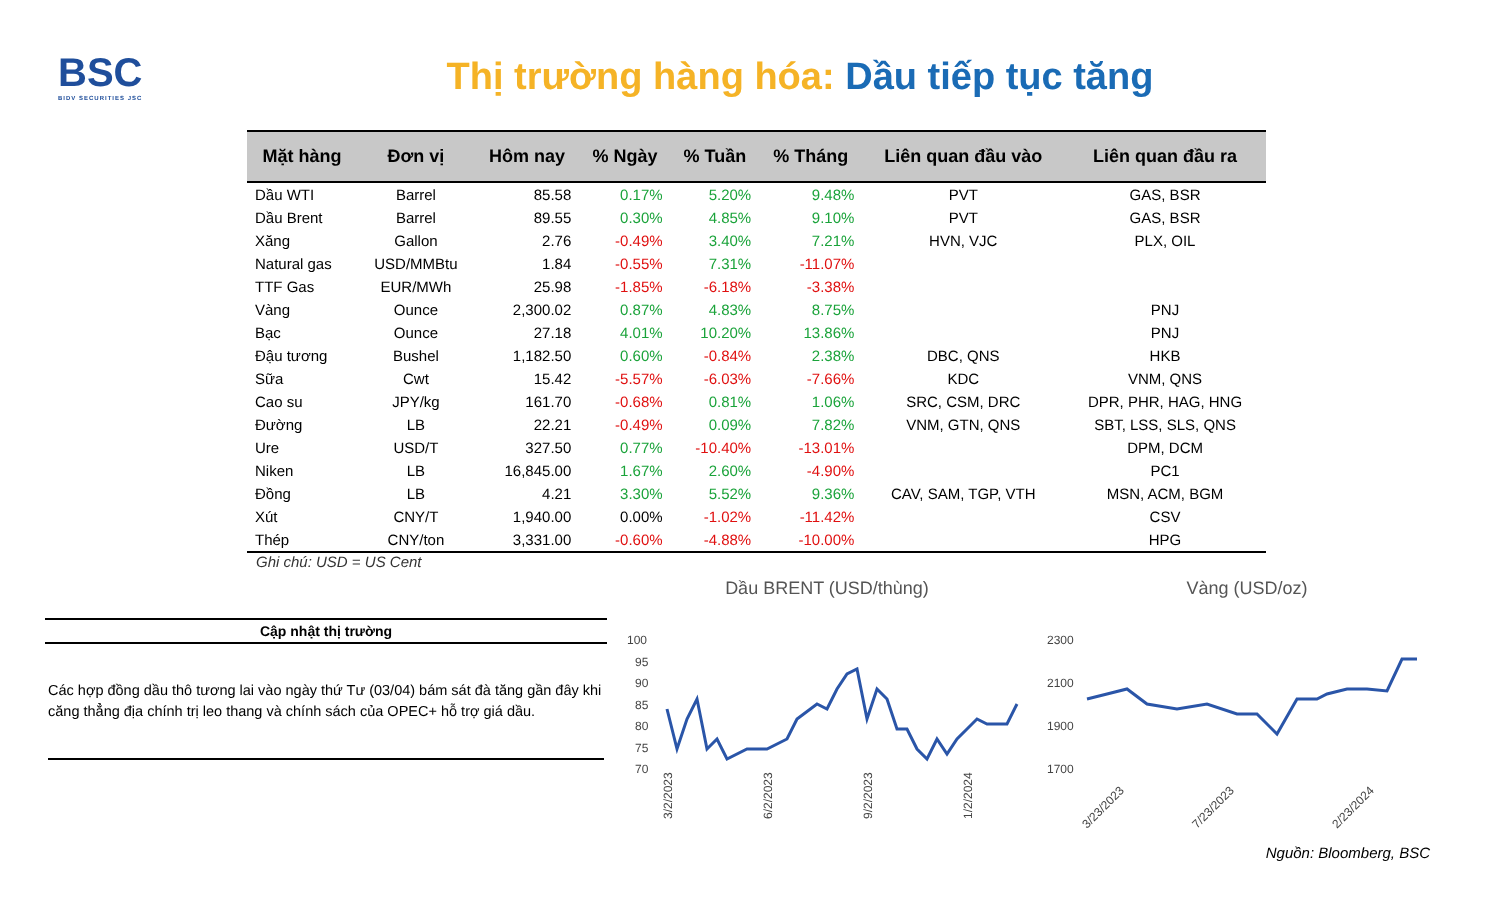BSC
BIDV SECURITIES JSC
Thị trường hàng hóa: Dầu tiếp tục tăng
| Mặt hàng | Đơn vị | Hôm nay | % Ngày | % Tuần | % Tháng | Liên quan đầu vào | Liên quan đầu ra |
| --- | --- | --- | --- | --- | --- | --- | --- |
| Dầu WTI | Barrel | 85.58 | 0.17% | 5.20% | 9.48% | PVT | GAS, BSR |
| Dầu Brent | Barrel | 89.55 | 0.30% | 4.85% | 9.10% | PVT | GAS, BSR |
| Xăng | Gallon | 2.76 | -0.49% | 3.40% | 7.21% | HVN, VJC | PLX, OIL |
| Natural gas | USD/MMBtu | 1.84 | -0.55% | 7.31% | -11.07% | | |
| TTF Gas | EUR/MWh | 25.98 | -1.85% | -6.18% | -3.38% | | |
| Vàng | Ounce | 2,300.02 | 0.87% | 4.83% | 8.75% | | PNJ |
| Bạc | Ounce | 27.18 | 4.01% | 10.20% | 13.86% | | PNJ |
| Đậu tương | Bushel | 1,182.50 | 0.60% | -0.84% | 2.38% | DBC, QNS | HKB |
| Sữa | Cwt | 15.42 | -5.57% | -6.03% | -7.66% | KDC | VNM, QNS |
| Cao su | JPY/kg | 161.70 | -0.68% | 0.81% | 1.06% | SRC, CSM, DRC | DPR, PHR, HAG, HNG |
| Đường | LB | 22.21 | -0.49% | 0.09% | 7.82% | VNM, GTN, QNS | SBT, LSS, SLS, QNS |
| Ure | USD/T | 327.50 | 0.77% | -10.40% | -13.01% | | DPM, DCM |
| Niken | LB | 16,845.00 | 1.67% | 2.60% | -4.90% | | PC1 |
| Đồng | LB | 4.21 | 3.30% | 5.52% | 9.36% | CAV, SAM, TGP, VTH | MSN, ACM, BGM |
| Xút | CNY/T | 1,940.00 | 0.00% | -1.02% | -11.42% | | CSV |
| Thép | CNY/ton | 3,331.00 | -0.60% | -4.88% | -10.00% | | HPG |
Ghi chú: USD = US Cent
Cập nhật thị trường
Các hợp đồng dầu thô tương lai vào ngày thứ Tư (03/04) bám sát đà tăng gần đây khi căng thẳng địa chính trị leo thang và chính sách của OPEC+ hỗ trợ giá dầu.
Dầu BRENT (USD/thùng)
100
95
90
85
80
75
70
3/2/2023
6/2/2023
9/2/2023
1/2/2024
Vàng (USD/oz)
2300
2100
1900
1700
3/23/2023
7/23/2023
2/23/2024
Nguồn: Bloomberg, BSC